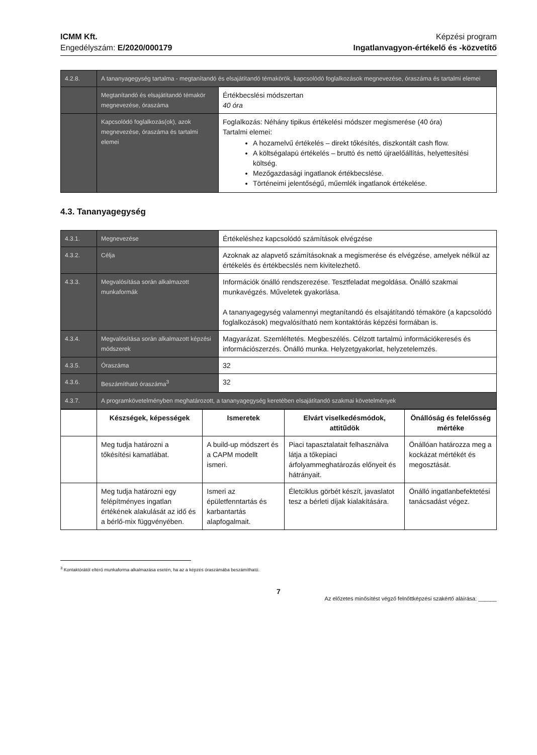ICMM Kft.
Engedélyszám: E/2020/000179
Képzési program
Ingatlanvagyon-értékelő és -közvetítő
| 4.2.8. | A tananyagegység tartalma - megtanítandó és elsajátítandó témakörök, kapcsolódó foglalkozások megnevezése, óraszáma és tartalmi elemei | |
| | Megtanítandó és elsajátítandó témakör megnevezése, óraszáma | Értékbecslési módszertan 40 óra |
| | Kapcsolódó foglalkozás(ok), azok megnevezése, óraszáma és tartalmi elemei | Foglalkozás: Néhány tipikus értékelési módszer megismerése (40 óra) Tartalmi elemei: A hozamelvű értékelés – direkt tőkésítés, diszkontált cash flow. A költségalapú értékelés – bruttó és nettó újraelőállítás, helyettesítési költség. Mezőgazdasági ingatlanok értékbecslése. Történeimi jelentőségű, műemlék ingatlanok értékelése. |
4.3. Tananyagegység
| 4.3.1. | Megnevezése | Értékeléshez kapcsolódó számítások elvégzése |
| 4.3.2. | Célja | Azoknak az alapvető számításoknak a megismerése és elvégzése, amelyek nélkül az értékelés és értékbecslés nem kivitelezhető. |
| 4.3.3. | Megvalósítása során alkalmazott munkaformák | Információk önálló rendszerezése. Tesztfeladat megoldása. Önálló szakmai munkavégzés. Műveletek gyakorlása. A tananyagegység valamennyi megtanítandó és elsajátítandó témaköre (a kapcsolódó foglalkozások) megvalósítható nem kontaktórás képzési formában is. |
| 4.3.4. | Megvalósítása során alkalmazott képzési módszerek | Magyarázat. Szemléltetés. Megbeszélés. Célzott tartalmú információkeresés és információszerzés. Önálló munka. Helyzetgyakorlat, helyzetelemzés. |
| 4.3.5. | Óraszáma | 32 |
| 4.3.6. | Beszámítható óraszáma<sup>3</sup> | 32 |
| 4.3.7. | A programkövetelményben meghatározott, a tananyagegység keretében elsajátítandó szakmai követelmények | |
| | Készségek, képességek | Ismeretek | Elvárt viselkedésmódok, attitűdök | Önállóság és felelősség mértéke |
| --- | --- | --- | --- | --- |
| | Meg tudja határozni a tőkésítési kamatlábat. | A build-up módszert és a CAPM modellt ismeri. | Piaci tapasztalatait felhasználva látja a tőkepiaci árfolyammeghatározás előnyeit és hátrányait. | Önállóan határozza meg a kockázat mértékét és megosztását. |
| | Meg tudja határozni egy felépítményes ingatlan értékének alakulását az idő és a bérlő-mix függvényében. | Ismeri az épületfenntartás és karbantartás alapfogalmait. | Életciklus görbét készít, javaslatot tesz a bérleti díjak kialakítására. | Önálló ingatlanbefektetési tanácsadást végez. |
<sup>3</sup> Kontaktórától eltérő munkaforma alkalmazása esetén, ha az a képzés óraszámába beszámítható.
7
Az előzetes minősítést végző felnőttképzési szakértő aláírása: ______